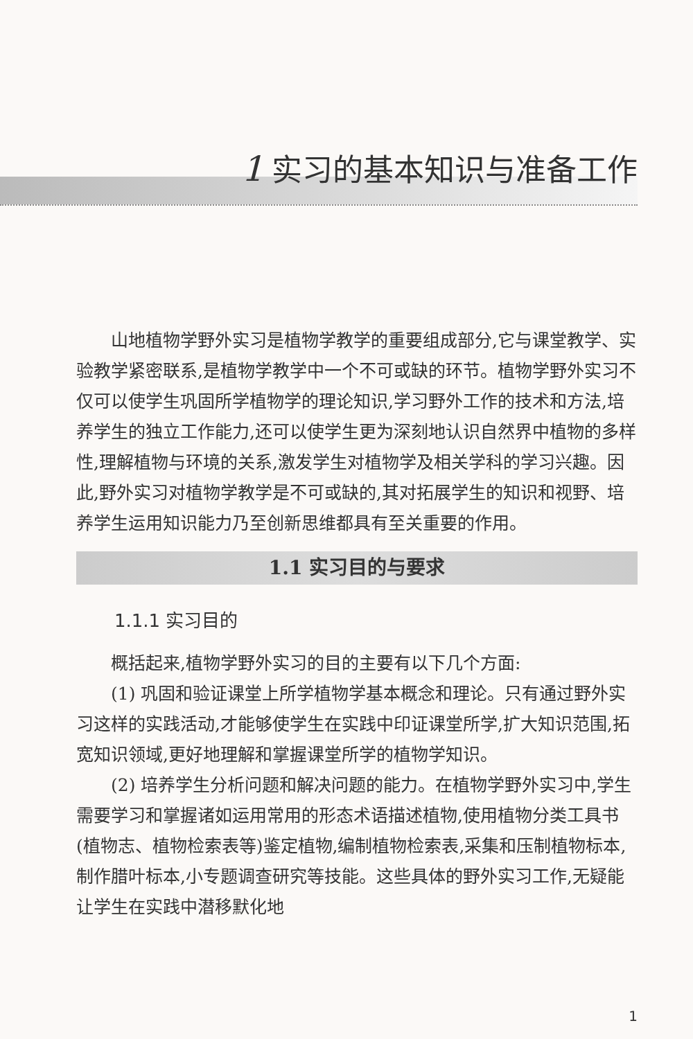1 实习的基本知识与准备工作
山地植物学野外实习是植物学教学的重要组成部分,它与课堂教学、实验教学紧密联系,是植物学教学中一个不可或缺的环节。植物学野外实习不仅可以使学生巩固所学植物学的理论知识,学习野外工作的技术和方法,培养学生的独立工作能力,还可以使学生更为深刻地认识自然界中植物的多样性,理解植物与环境的关系,激发学生对植物学及相关学科的学习兴趣。因此,野外实习对植物学教学是不可或缺的,其对拓展学生的知识和视野、培养学生运用知识能力乃至创新思维都具有至关重要的作用。
1.1 实习目的与要求
1.1.1 实习目的
概括起来,植物学野外实习的目的主要有以下几个方面:
(1) 巩固和验证课堂上所学植物学基本概念和理论。只有通过野外实习这样的实践活动,才能够使学生在实践中印证课堂所学,扩大知识范围,拓宽知识领域,更好地理解和掌握课堂所学的植物学知识。
(2) 培养学生分析问题和解决问题的能力。在植物学野外实习中,学生需要学习和掌握诸如运用常用的形态术语描述植物,使用植物分类工具书(植物志、植物检索表等)鉴定植物,编制植物检索表,采集和压制植物标本,制作腊叶标本,小专题调查研究等技能。这些具体的野外实习工作,无疑能让学生在实践中潜移默化地
1